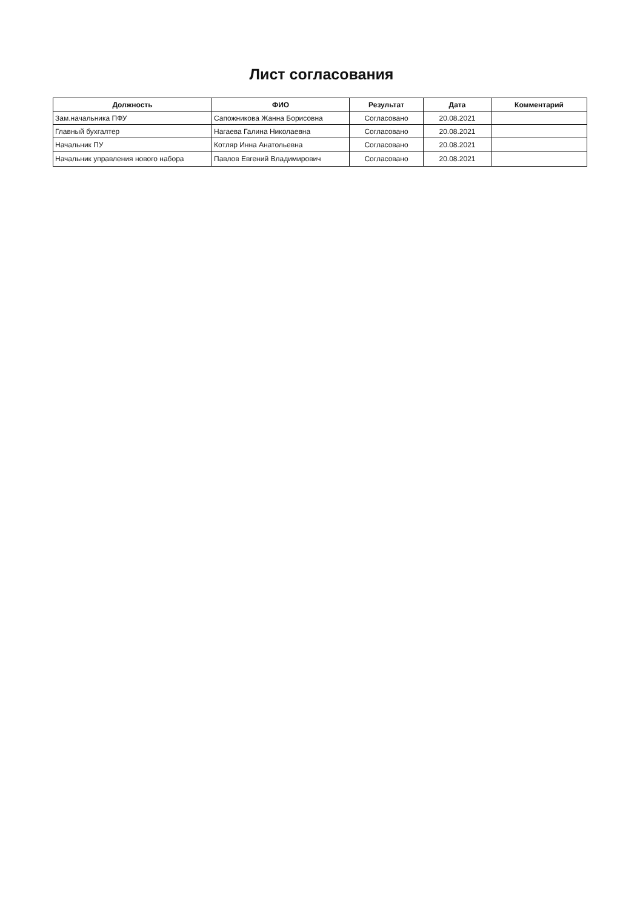Лист согласования
| Должность | ФИО | Результат | Дата | Комментарий |
| --- | --- | --- | --- | --- |
| Зам.начальника ПФУ | Сапожникова Жанна Борисовна | Согласовано | 20.08.2021 | |
| Главный бухгалтер | Нагаева Галина Николаевна | Согласовано | 20.08.2021 | |
| Начальник ПУ | Котляр Инна Анатольевна | Согласовано | 20.08.2021 | |
| Начальник управления нового набора | Павлов Евгений Владимирович | Согласовано | 20.08.2021 | |